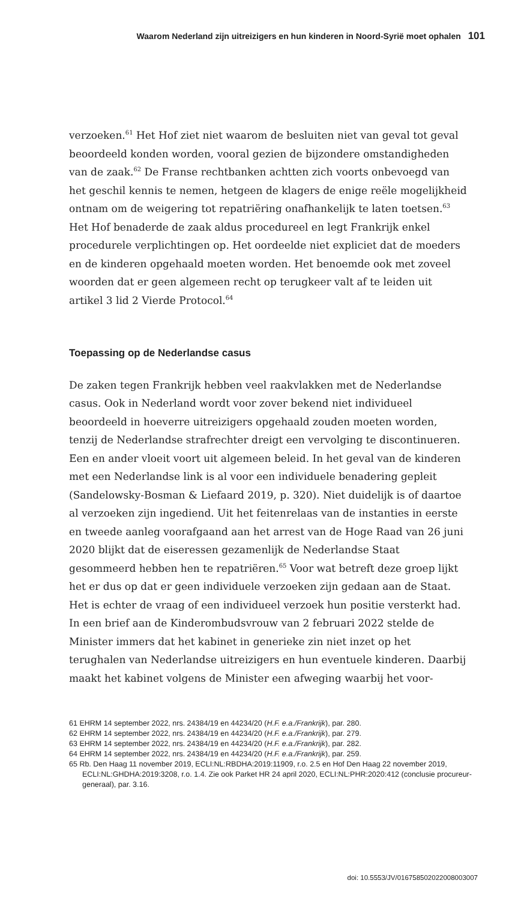Waarom Nederland zijn uitreizigers en hun kinderen in Noord-Syrië moet ophalen 101
verzoeken.<sup>61</sup> Het Hof ziet niet waarom de besluiten niet van geval tot geval beoordeeld konden worden, vooral gezien de bijzondere omstandigheden van de zaak.<sup>62</sup> De Franse rechtbanken achtten zich voorts onbevoegd van het geschil kennis te nemen, hetgeen de klagers de enige reële mogelijkheid ontnam om de weigering tot repatriëring onafhankelijk te laten toetsen.<sup>63</sup> Het Hof benaderde de zaak aldus procedureel en legt Frankrijk enkel procedurele verplichtingen op. Het oordeelde niet expliciet dat de moeders en de kinderen opgehaald moeten worden. Het benoemde ook met zoveel woorden dat er geen algemeen recht op terugkeer valt af te leiden uit artikel 3 lid 2 Vierde Protocol.<sup>64</sup>
Toepassing op de Nederlandse casus
De zaken tegen Frankrijk hebben veel raakvlakken met de Nederlandse casus. Ook in Nederland wordt voor zover bekend niet individueel beoordeeld in hoeverre uitreizigers opgehaald zouden moeten worden, tenzij de Nederlandse strafrechter dreigt een vervolging te discontinueren. Een en ander vloeit voort uit algemeen beleid. In het geval van de kinderen met een Nederlandse link is al voor een individuele benadering gepleit (Sandelowsky-Bosman & Liefaard 2019, p. 320). Niet duidelijk is of daartoe al verzoeken zijn ingediend. Uit het feitenrelaas van de instanties in eerste en tweede aanleg voorafgaand aan het arrest van de Hoge Raad van 26 juni 2020 blijkt dat de eiseressen gezamenlijk de Nederlandse Staat gesommeerd hebben hen te repatriëren.<sup>65</sup> Voor wat betreft deze groep lijkt het er dus op dat er geen individuele verzoeken zijn gedaan aan de Staat. Het is echter de vraag of een individueel verzoek hun positie versterkt had. In een brief aan de Kinderombudsvrouw van 2 februari 2022 stelde de Minister immers dat het kabinet in generieke zin niet inzet op het terughalen van Nederlandse uitreizigers en hun eventuele kinderen. Daarbij maakt het kabinet volgens de Minister een afweging waarbij het voor-
61 EHRM 14 september 2022, nrs. 24384/19 en 44234/20 (H.F. e.a./Frankrijk), par. 280.
62 EHRM 14 september 2022, nrs. 24384/19 en 44234/20 (H.F. e.a./Frankrijk), par. 279.
63 EHRM 14 september 2022, nrs. 24384/19 en 44234/20 (H.F. e.a./Frankrijk), par. 282.
64 EHRM 14 september 2022, nrs. 24384/19 en 44234/20 (H.F. e.a./Frankrijk), par. 259.
65 Rb. Den Haag 11 november 2019, ECLI:NL:RBDHA:2019:11909, r.o. 2.5 en Hof Den Haag 22 november 2019, ECLI:NL:GHDHA:2019:3208, r.o. 1.4. Zie ook Parket HR 24 april 2020, ECLI:NL:PHR:2020:412 (conclusie procureur-generaal), par. 3.16.
doi: 10.5553/JV/016758502022008003007